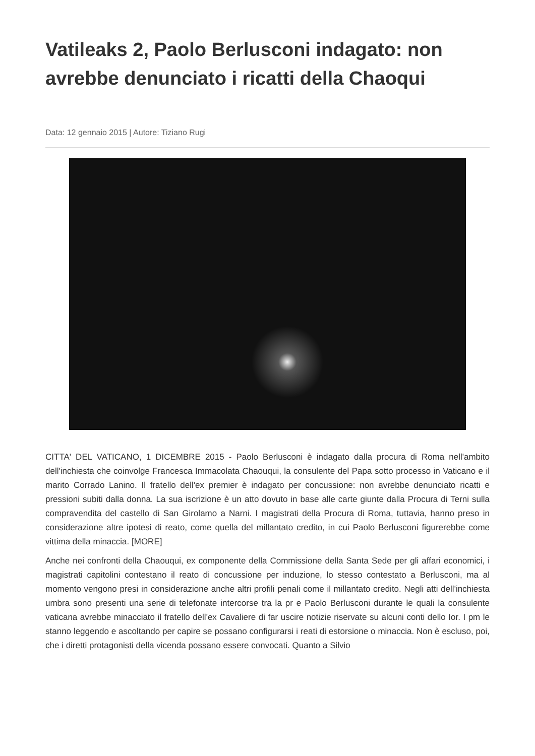Vatileaks 2, Paolo Berlusconi indagato: non avrebbe denunciato i ricatti della Chaoqui
Data: 12 gennaio 2015 | Autore: Tiziano Rugi
CITTA' DEL VATICANO, 1 DICEMBRE 2015 - Paolo Berlusconi è indagato dalla procura di Roma nell'ambito dell'inchiesta che coinvolge Francesca Immacolata Chaouqui, la consulente del Papa sotto processo in Vaticano e il marito Corrado Lanino. Il fratello dell'ex premier è indagato per concussione: non avrebbe denunciato ricatti e pressioni subiti dalla donna. La sua iscrizione è un atto dovuto in base alle carte giunte dalla Procura di Terni sulla compravendita del castello di San Girolamo a Narni. I magistrati della Procura di Roma, tuttavia, hanno preso in considerazione altre ipotesi di reato, come quella del millantato credito, in cui Paolo Berlusconi figurerebbe come vittima della minaccia. [MORE]
Anche nei confronti della Chaouqui, ex componente della Commissione della Santa Sede per gli affari economici, i magistrati capitolini contestano il reato di concussione per induzione, lo stesso contestato a Berlusconi, ma al momento vengono presi in considerazione anche altri profili penali come il millantato credito. Negli atti dell'inchiesta umbra sono presenti una serie di telefonate intercorse tra la pr e Paolo Berlusconi durante le quali la consulente vaticana avrebbe minacciato il fratello dell'ex Cavaliere di far uscire notizie riservate su alcuni conti dello Ior. I pm le stanno leggendo e ascoltando per capire se possano configurarsi i reati di estorsione o minaccia. Non è escluso, poi, che i diretti protagonisti della vicenda possano essere convocati. Quanto a Silvio